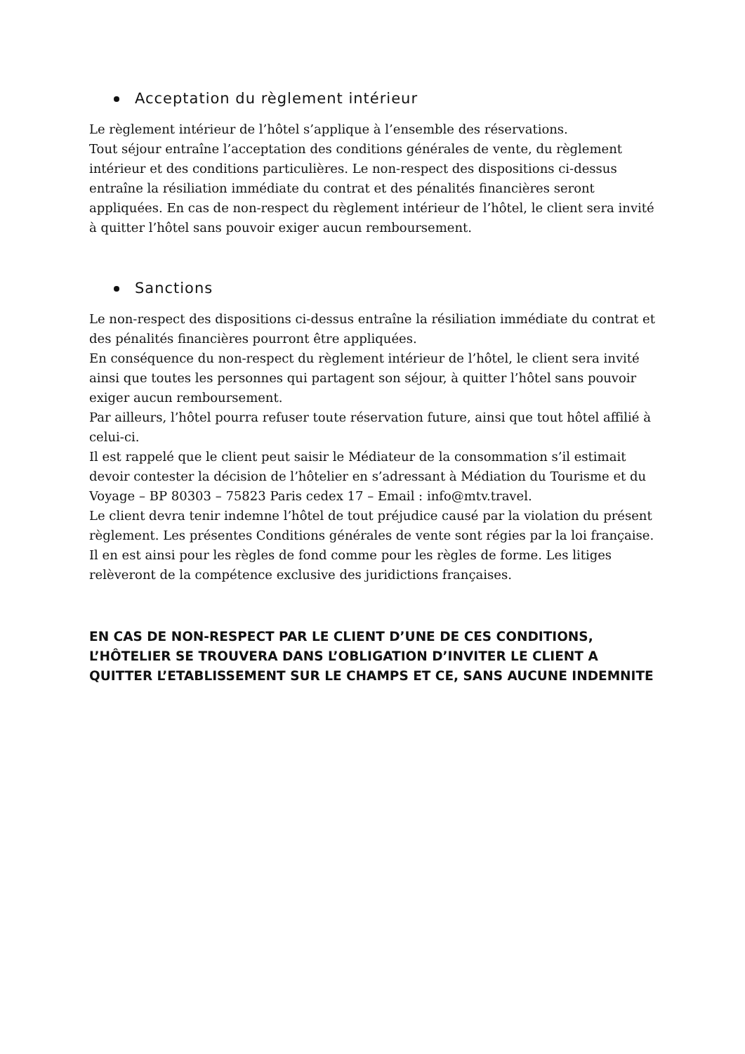Acceptation du règlement intérieur
Le règlement intérieur de l’hôtel s’applique à l’ensemble des réservations.
Tout séjour entraîne l’acceptation des conditions générales de vente, du règlement intérieur et des conditions particulières. Le non-respect des dispositions ci-dessus entraîne la résiliation immédiate du contrat et des pénalités financières seront appliquées. En cas de non-respect du règlement intérieur de l’hôtel, le client sera invité à quitter l’hôtel sans pouvoir exiger aucun remboursement.
Sanctions
Le non-respect des dispositions ci-dessus entraîne la résiliation immédiate du contrat et des pénalités financières pourront être appliquées.
En conséquence du non-respect du règlement intérieur de l’hôtel, le client sera invité ainsi que toutes les personnes qui partagent son séjour, à quitter l’hôtel sans pouvoir exiger aucun remboursement.
Par ailleurs, l’hôtel pourra refuser toute réservation future, ainsi que tout hôtel affilié à celui-ci.
Il est rappelé que le client peut saisir le Médiateur de la consommation s’il estimait devoir contester la décision de l’hôtelier en s’adressant à Médiation du Tourisme et du Voyage – BP 80303 – 75823 Paris cedex 17 – Email : info@mtv.travel.
Le client devra tenir indemne l’hôtel de tout préjudice causé par la violation du présent règlement. Les présentes Conditions générales de vente sont régies par la loi française. Il en est ainsi pour les règles de fond comme pour les règles de forme. Les litiges relèveront de la compétence exclusive des juridictions françaises.
EN CAS DE NON-RESPECT PAR LE CLIENT D’UNE DE CES CONDITIONS, L’HÔTELIER SE TROUVERA DANS L’OBLIGATION D’INVITER LE CLIENT A QUITTER L’ETABLISSEMENT SUR LE CHAMPS ET CE, SANS AUCUNE INDEMNITE